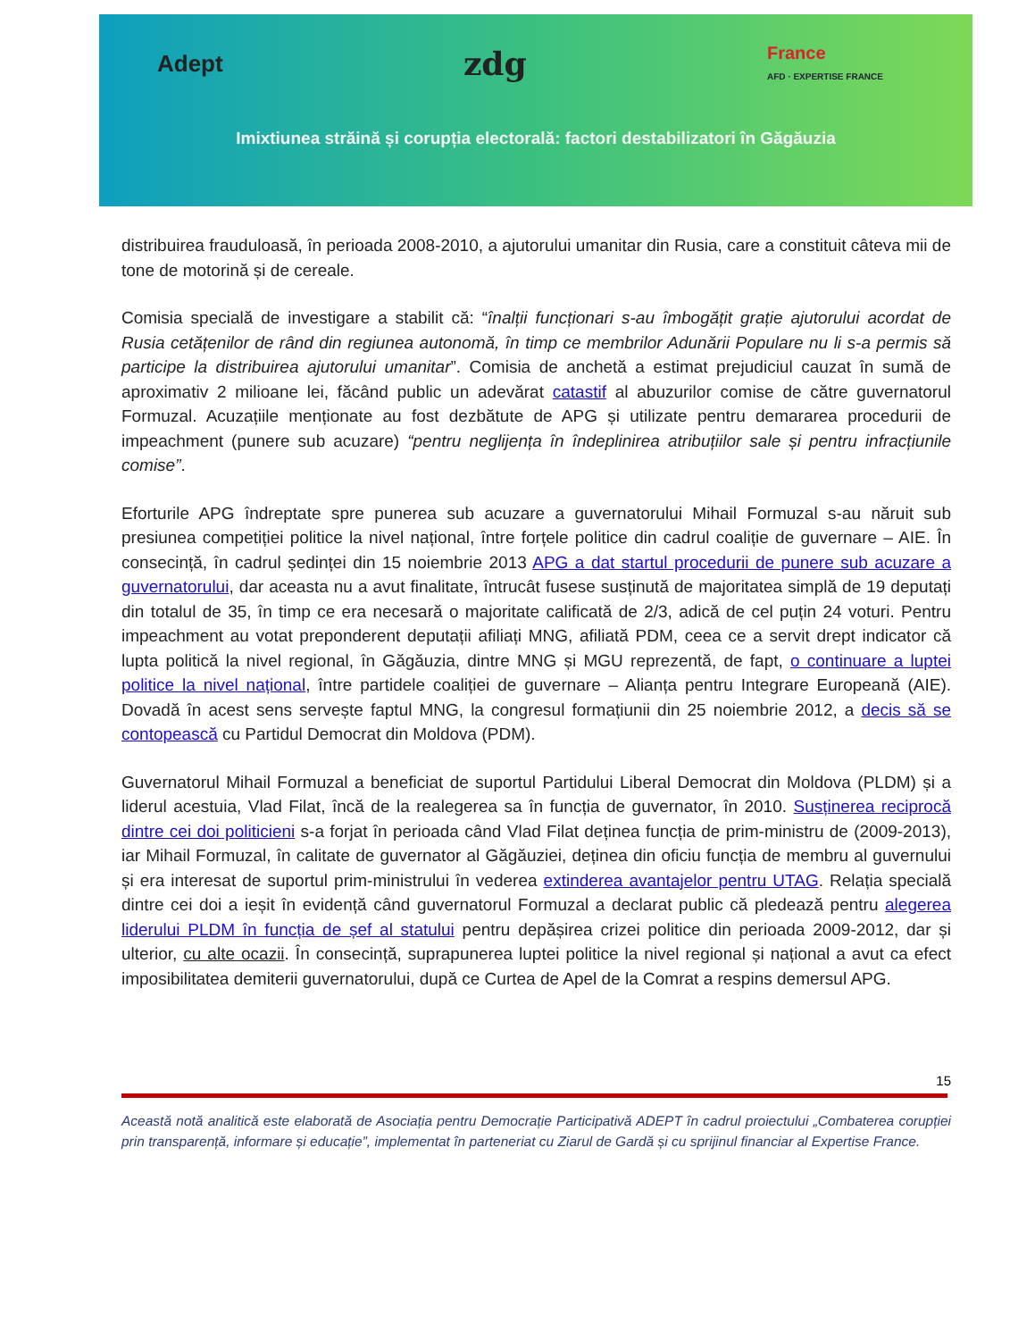Adept zdg France
AFD · EXPERTISE FRANCE
Imixtiunea străină și corupția electorală: factori destabilizatori în Găgăuzia
distribuirea frauduloasă, în perioada 2008-2010, a ajutorului umanitar din Rusia, care a constituit câteva mii de tone de motorină și de cereale.
Comisia specială de investigare a stabilit că: “înalții funcționari s-au îmbogățit grație ajutorului acordat de Rusia cetățenilor de rând din regiunea autonomă, în timp ce membrilor Adunării Populare nu li s-a permis să participe la distribuirea ajutorului umanitar”. Comisia de anchetă a estimat prejudiciul cauzat în sumă de aproximativ 2 milioane lei, făcând public un adevărat catastif al abuzurilor comise de către guvernatorul Formuzal. Acuzațiile menționate au fost dezbătute de APG și utilizate pentru demararea procedurii de impeachment (punere sub acuzare) “pentru neglijența în îndeplinirea atribuțiilor sale și pentru infracțiunile comise”.
Eforturile APG îndreptate spre punerea sub acuzare a guvernatorului Mihail Formuzal s-au năruit sub presiunea competiției politice la nivel național, între forțele politice din cadrul coaliție de guvernare – AIE. În consecință, în cadrul ședinței din 15 noiembrie 2013 APG a dat startul procedurii de punere sub acuzare a guvernatorului, dar aceasta nu a avut finalitate, întrucât fusese susținută de majoritatea simplă de 19 deputați din totalul de 35, în timp ce era necesară o majoritate calificată de 2/3, adică de cel puțin 24 voturi. Pentru impeachment au votat preponderent deputații afiliați MNG, afiliată PDM, ceea ce a servit drept indicator că lupta politică la nivel regional, în Găgăuzia, dintre MNG și MGU reprezentă, de fapt, o continuare a luptei politice la nivel național, între partidele coaliției de guvernare – Alianța pentru Integrare Europeană (AIE). Dovadă în acest sens servește faptul MNG, la congresul formațiunii din 25 noiembrie 2012, a decis să se contopească cu Partidul Democrat din Moldova (PDM).
Guvernatorul Mihail Formuzal a beneficiat de suportul Partidului Liberal Democrat din Moldova (PLDM) și a liderul acestuia, Vlad Filat, încă de la realegerea sa în funcția de guvernator, în 2010. Susținerea reciprocă dintre cei doi politicieni s-a forjat în perioada când Vlad Filat deținea funcția de prim-ministru de (2009-2013), iar Mihail Formuzal, în calitate de guvernator al Găgăuziei, deținea din oficiu funcția de membru al guvernului și era interesat de suportul prim-ministrului în vederea extinderea avantajelor pentru UTAG. Relația specială dintre cei doi a ieșit în evidență când guvernatorul Formuzal a declarat public că pledează pentru alegerea liderului PLDM în funcția de șef al statului pentru depășirea crizei politice din perioada 2009-2012, dar și ulterior, cu alte ocazii. În consecință, suprapunerea luptei politice la nivel regional și național a avut ca efect imposibilitatea demiterii guvernatorului, după ce Curtea de Apel de la Comrat a respins demersul APG.
15
Această notă analitică este elaborată de Asociația pentru Democrație Participativă ADEPT în cadrul proiectului „Combaterea corupției prin transparență, informare și educație”, implementat în parteneriat cu Ziarul de Gardă și cu sprijinul financiar al Expertise France.